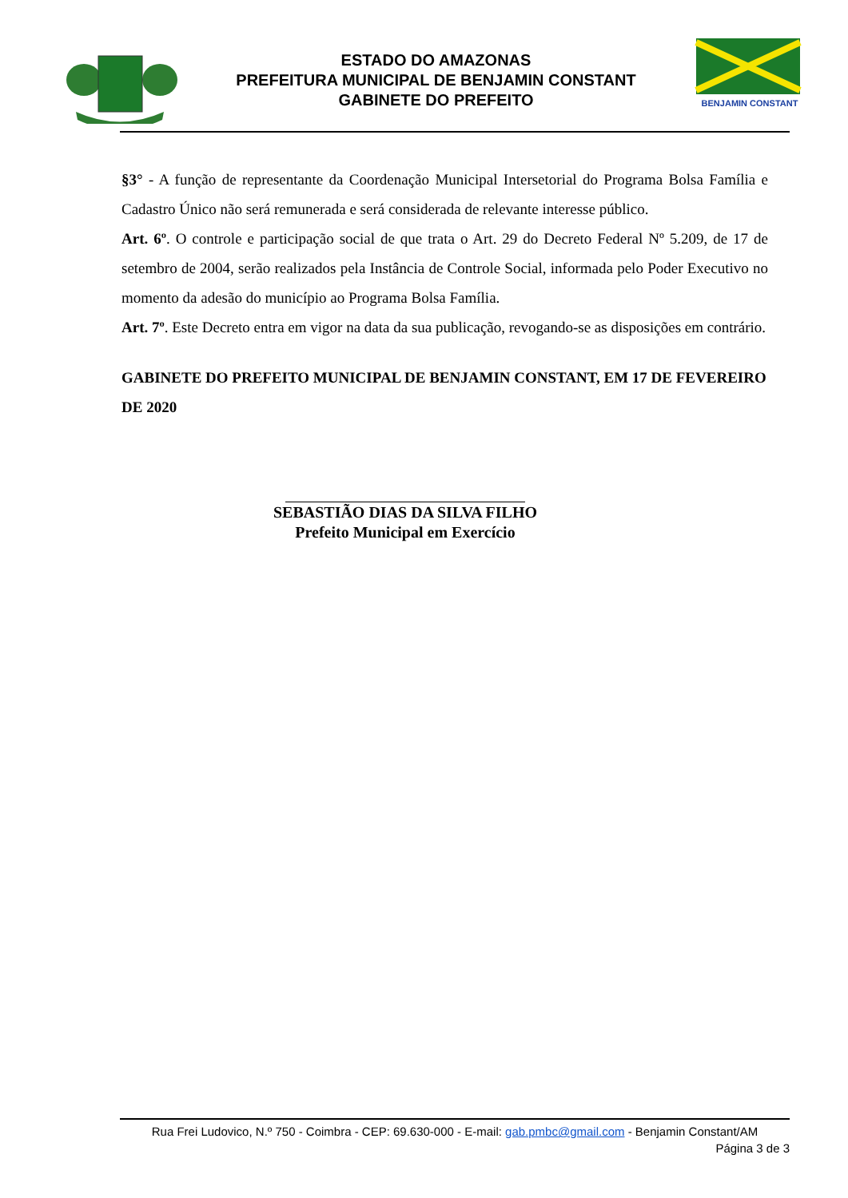ESTADO DO AMAZONAS
PREFEITURA MUNICIPAL DE BENJAMIN CONSTANT
GABINETE DO PREFEITO
BENJAMIN CONSTANT
§3° - A função de representante da Coordenação Municipal Intersetorial do Programa Bolsa Família e Cadastro Único não será remunerada e será considerada de relevante interesse público.
Art. 6º. O controle e participação social de que trata o Art. 29 do Decreto Federal Nº 5.209, de 17 de setembro de 2004, serão realizados pela Instância de Controle Social, informada pelo Poder Executivo no momento da adesão do município ao Programa Bolsa Família.
Art. 7º. Este Decreto entra em vigor na data da sua publicação, revogando-se as disposições em contrário.
GABINETE DO PREFEITO MUNICIPAL DE BENJAMIN CONSTANT, EM 17 DE FEVEREIRO DE 2020
SEBASTIÃO DIAS DA SILVA FILHO
Prefeito Municipal em Exercício
Rua Frei Ludovico, N.º 750 - Coimbra - CEP: 69.630-000 - E-mail: gab.pmbc@gmail.com - Benjamin Constant/AM
Página 3 de 3